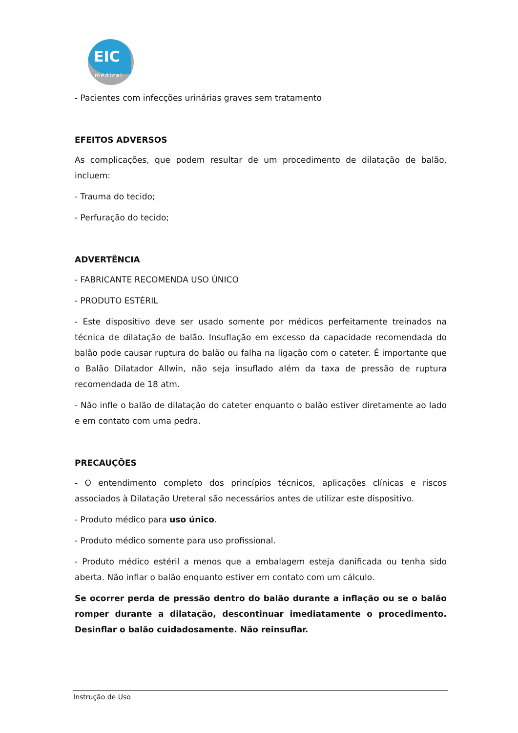EIC
medical
- Pacientes com infecções urinárias graves sem tratamento
EFEITOS ADVERSOS
As complicações, que podem resultar de um procedimento de dilatação de balão, incluem:
- Trauma do tecido;
- Perfuração do tecido;
ADVERTÊNCIA
- FABRICANTE RECOMENDA USO ÚNICO
- PRODUTO ESTÉRIL
- Este dispositivo deve ser usado somente por médicos perfeitamente treinados na técnica de dilatação de balão. Insuflação em excesso da capacidade recomendada do balão pode causar ruptura do balão ou falha na ligação com o cateter. É importante que o Balão Dilatador Allwin, não seja insuflado além da taxa de pressão de ruptura recomendada de 18 atm.
- Não infle o balão de dilatação do cateter enquanto o balão estiver diretamente ao lado e em contato com uma pedra.
PRECAUÇÕES
- O entendimento completo dos princípios técnicos, aplicações clínicas e riscos associados à Dilatação Ureteral são necessários antes de utilizar este dispositivo.
- Produto médico para uso único.
- Produto médico somente para uso profissional.
- Produto médico estéril a menos que a embalagem esteja danificada ou tenha sido aberta. Não inflar o balão enquanto estiver em contato com um cálculo.
Se ocorrer perda de pressão dentro do balão durante a inflação ou se o balão romper durante a dilatação, descontinuar imediatamente o procedimento. Desinflar o balão cuidadosamente. Não reinsuflar.
Instrução de Uso